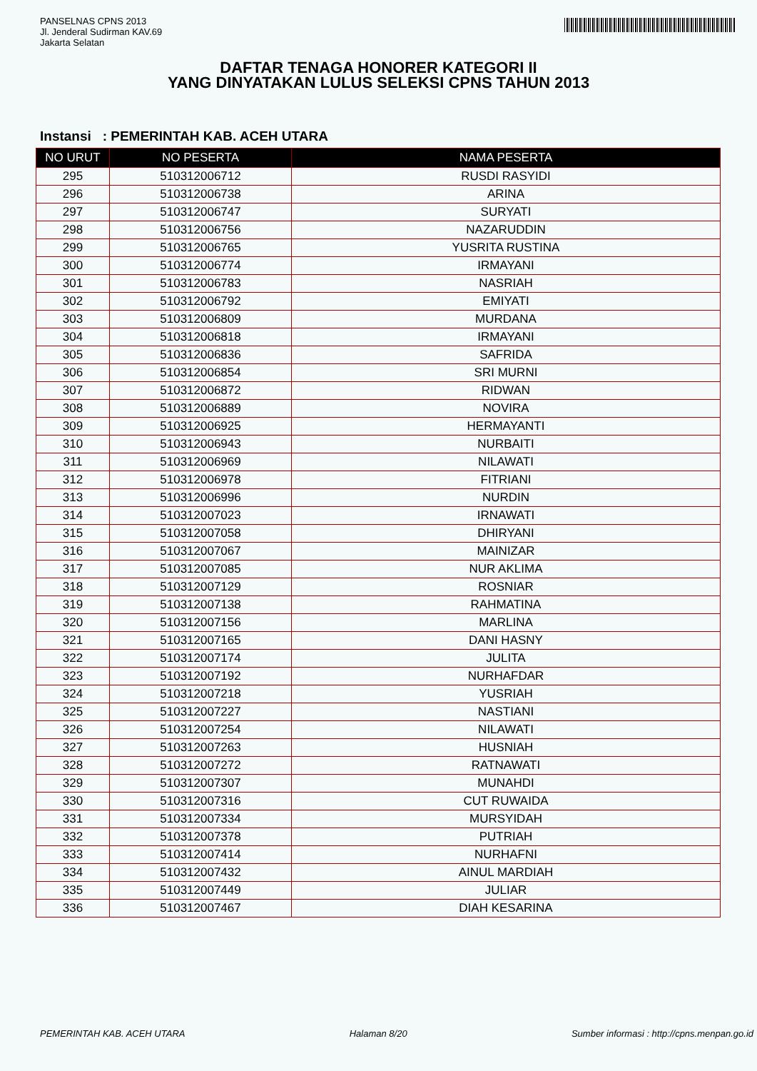PANSELNAS CPNS 2013
Jl. Jenderal Sudirman KAV.69
Jakarta Selatan
DAFTAR TENAGA HONORER KATEGORI II
YANG DINYATAKAN LULUS SELEKSI CPNS TAHUN 2013
Instansi : PEMERINTAH KAB. ACEH UTARA
| NO URUT | NO PESERTA | NAMA PESERTA |
| --- | --- | --- |
| 295 | 510312006712 | RUSDI RASYIDI |
| 296 | 510312006738 | ARINA |
| 297 | 510312006747 | SURYATI |
| 298 | 510312006756 | NAZARUDDIN |
| 299 | 510312006765 | YUSRITA RUSTINA |
| 300 | 510312006774 | IRMAYANI |
| 301 | 510312006783 | NASRIAH |
| 302 | 510312006792 | EMIYATI |
| 303 | 510312006809 | MURDANA |
| 304 | 510312006818 | IRMAYANI |
| 305 | 510312006836 | SAFRIDA |
| 306 | 510312006854 | SRI MURNI |
| 307 | 510312006872 | RIDWAN |
| 308 | 510312006889 | NOVIRA |
| 309 | 510312006925 | HERMAYANTI |
| 310 | 510312006943 | NURBAITI |
| 311 | 510312006969 | NILAWATI |
| 312 | 510312006978 | FITRIANI |
| 313 | 510312006996 | NURDIN |
| 314 | 510312007023 | IRNAWATI |
| 315 | 510312007058 | DHIRYANI |
| 316 | 510312007067 | MAINIZAR |
| 317 | 510312007085 | NUR AKLIMA |
| 318 | 510312007129 | ROSNIAR |
| 319 | 510312007138 | RAHMATINA |
| 320 | 510312007156 | MARLINA |
| 321 | 510312007165 | DANI HASNY |
| 322 | 510312007174 | JULITA |
| 323 | 510312007192 | NURHAFDAR |
| 324 | 510312007218 | YUSRIAH |
| 325 | 510312007227 | NASTIANI |
| 326 | 510312007254 | NILAWATI |
| 327 | 510312007263 | HUSNIAH |
| 328 | 510312007272 | RATNAWATI |
| 329 | 510312007307 | MUNAHDI |
| 330 | 510312007316 | CUT RUWAIDA |
| 331 | 510312007334 | MURSYIDAH |
| 332 | 510312007378 | PUTRIAH |
| 333 | 510312007414 | NURHAFNI |
| 334 | 510312007432 | AINUL MARDIAH |
| 335 | 510312007449 | JULIAR |
| 336 | 510312007467 | DIAH KESARINA |
PEMERINTAH KAB. ACEH UTARA Halaman 8/20 Sumber informasi : http://cpns.menpan.go.id